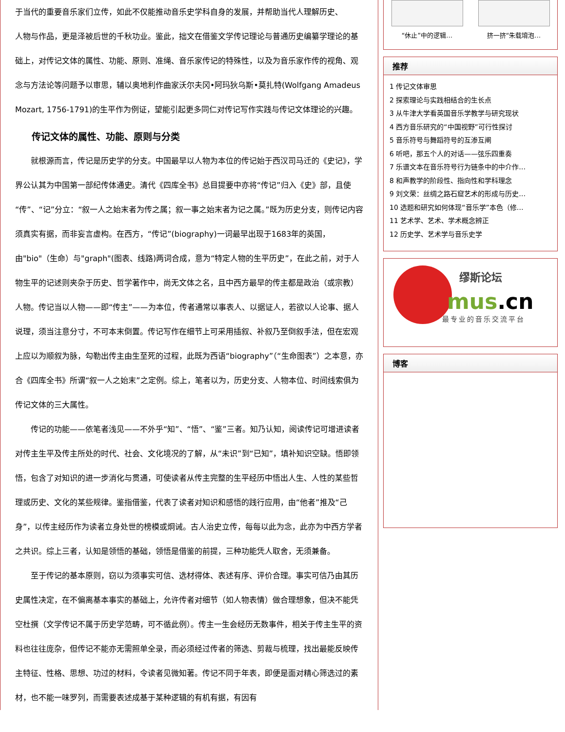于当代的重要音乐家们立传，如此不仅能推动音乐史学科自身的发展，并帮助当代人理解历史、
人物与作品，更是泽被后世的千秋功业。鉴此，拙文在借鉴文学传记理论与普通历史编纂学理论的基础上，对传记文体的属性、功能、原则、准绳、音乐家传记的特殊性，以及为音乐家作传的视角、观念与方法论等问题予以审思，辅以奥地利作曲家沃尔夫冈•阿玛狄乌斯•莫扎特(Wolfgang Amadeus Mozart, 1756-1791)的生平作为例证，望能引起更多同仁对传记写作实践与传记文体理论的兴趣。
传记文体的属性、功能、原则与分类
　　就根源而言，传记是历史学的分支。中国最早以人物为本位的传记始于西汉司马迁的《史记》，学界公认其为中国第一部纪传体通史。清代《四库全书》总目提要中亦将“传记”归入《史》部，且使“传”、“记”分立：“叙一人之始末者为传之属；叙一事之始末者为记之属。”既为历史分支，则传记内容须真实有据，而非妄言虚构。在西方，“传记”(biography)一词最早出现于1683年的英国，由"bio"（生命）与"graph"(图表、线路)两词合成，意为“特定人物的生平历史”，在此之前，对于人物生平的记述则夹杂于历史、哲学著作中，尚无文体之名，且中西方最早的传主都是政治（或宗教）人物。传记当以人物——即“传主”——为本位，传者通常以事表人、以据证人，若欲以人论事、据人说理，须当注意分寸，不可本末倒置。传记写作在细节上可采用插叙、补叙乃至倒叙手法，但在宏观上应以为顺叙为脉，勾勒出传主由生至死的过程，此既为西语“biography”（“生命图表”）之本意，亦合《四库全书》所谓“叙一人之始末”之定例。综上，笔者以为，历史分支、人物本位、时间线索俱为传记文体的三大属性。
　　传记的功能——依笔者浅见——不外乎“知”、“悟”、“鉴”三者。知乃认知，阅读传记可增进读者对传主生平及传主所处的时代、社会、文化境况的了解，从“未识”到“已知”，填补知识空缺。悟即领悟，包含了对知识的进一步消化与贯通，可使读者从传主完整的生平经历中悟出人生、人性的某些哲理或历史、文化的某些规律。鉴指借鉴，代表了读者对知识和感悟的践行应用，由“他者”推及“己身”，以传主经历作为读者立身处世的榜模或炯诫。古人治史立传，每每以此为念，此亦为中西方学者之共识。综上三者，认知是领悟的基础，领悟是借鉴的前提，三种功能凭人取舍，无须兼备。
　　至于传记的基本原则，窃以为须事实可信、选材得体、表述有序、评价合理。事实可信乃由其历史属性决定，在不偏离基本事实的基础上，允许传者对细节（如人物表情）做合理想象，但决不能凭空杜撰（文学传记不属于历史学范畴，可不循此例）。传主一生会经历无数事件，相关于传主生平的资料也往往庞杂，但传记不能亦无需照单全录，而必须经过传者的筛选、剪裁与梳理，找出最能反映传主特征、性格、思想、功过的材料，令读者见微知著。传记不同于年表，即便是面对精心筛选过的素材，也不能一味罗列，而需要表述成基于某种逻辑的有机有据，有因有
“休止”中的逻辑… 挤一挤“朱载堉泡…
推荐
1 传记文体审思
2 探索理论与实践相结合的生长点
3 从牛津大学看英国音乐学教学与研究现状
4 西方音乐研究的“中国视野”可行性探讨
5 音乐符号与舞蹈符号的互渗互阐
6 听吧，那五个人的对话——弦乐四重奏
7 乐谱文本在音乐符号行为链条中的中介作…
8 和声教学的阶段性、指向性和学科理念
9 刘文荣：丝绸之路石窟艺术的形成与历史…
10 选题和研究如何体现“音乐学”本色（修…
11 艺术学、艺术、学术概念辨正
12 历史学、艺术学与音乐史学
缪斯论坛
mus.cn
最专业的音乐交流平台
博客